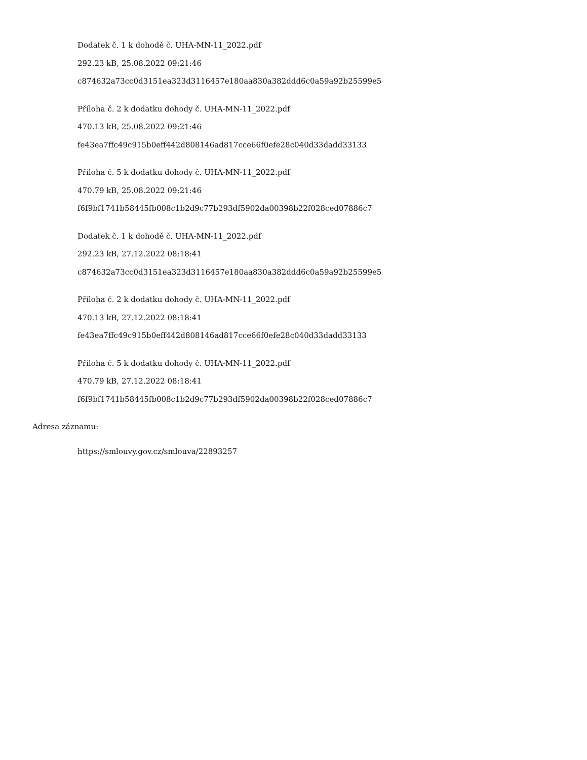Dodatek č. 1 k dohodě č. UHA-MN-11_2022.pdf
292.23 kB, 25.08.2022 09:21:46
c874632a73cc0d3151ea323d3116457e180aa830a382ddd6c0a59a92b25599e5
Příloha č. 2 k dodatku dohody č. UHA-MN-11_2022.pdf
470.13 kB, 25.08.2022 09:21:46
fe43ea7ffc49c915b0eff442d808146ad817cce66f0efe28c040d33dadd33133
Příloha č. 5 k dodatku dohody č. UHA-MN-11_2022.pdf
470.79 kB, 25.08.2022 09:21:46
f6f9bf1741b58445fb008c1b2d9c77b293df5902da00398b22f028ced07886c7
Dodatek č. 1 k dohodě č. UHA-MN-11_2022.pdf
292.23 kB, 27.12.2022 08:18:41
c874632a73cc0d3151ea323d3116457e180aa830a382ddd6c0a59a92b25599e5
Příloha č. 2 k dodatku dohody č. UHA-MN-11_2022.pdf
470.13 kB, 27.12.2022 08:18:41
fe43ea7ffc49c915b0eff442d808146ad817cce66f0efe28c040d33dadd33133
Příloha č. 5 k dodatku dohody č. UHA-MN-11_2022.pdf
470.79 kB, 27.12.2022 08:18:41
f6f9bf1741b58445fb008c1b2d9c77b293df5902da00398b22f028ced07886c7
Adresa záznamu:
https://smlouvy.gov.cz/smlouva/22893257